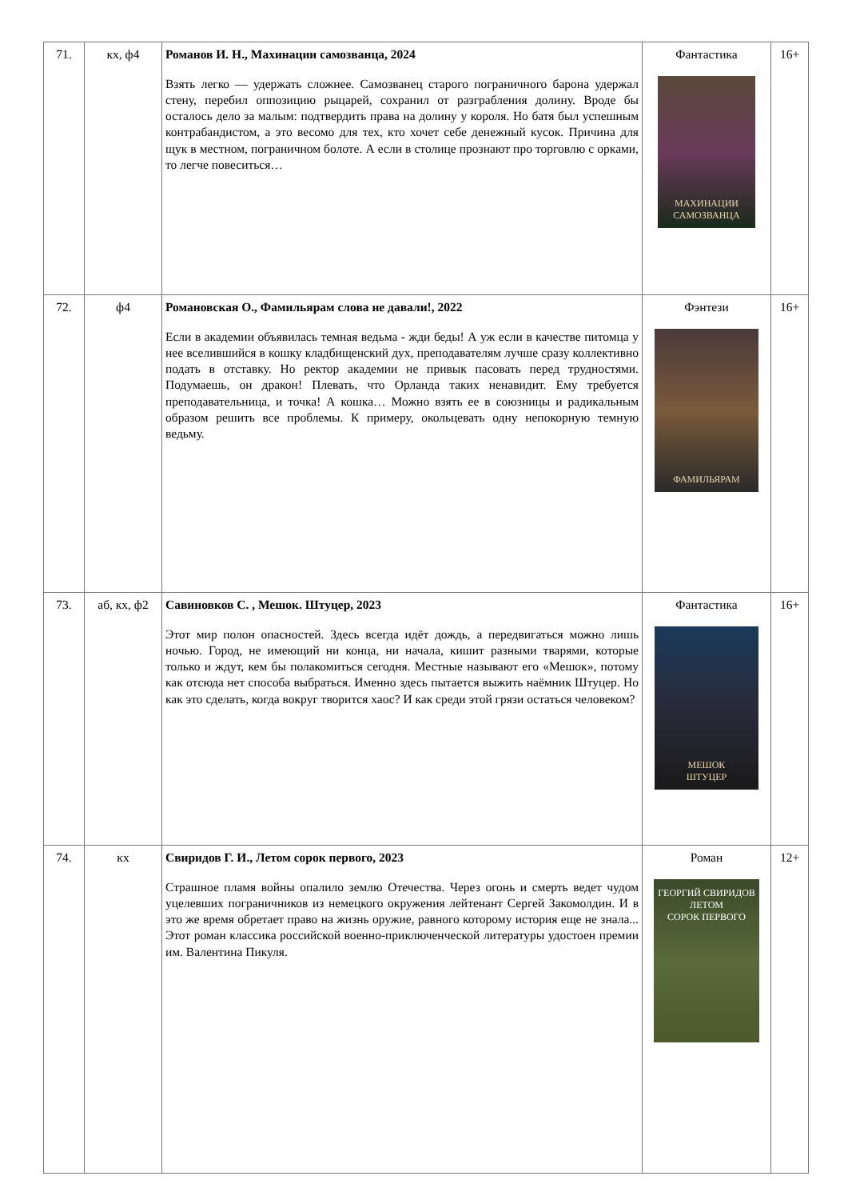| 71. | кх, ф4 | Романов И. Н., Махинации самозванца, 2024 Взять легко — удержать сложнее. Самозванец старого пограничного барона удержал стену, перебил оппозицию рыцарей, сохранил от разграбления долину. Вроде бы осталось дело за малым: подтвердить права на долину у короля. Но батя был успешным контрабандистом, а это весомо для тех, кто хочет себе денежный кусок. Причина для щук в местном, пограничном болоте. А если в столице прознают про торговлю с орками, то легче повеситься… | Фантастика МАХИНАЦИИ САМОЗВАНЦА | 16+ |
| 72. | ф4 | Романовская О., Фамильярам слова не давали!, 2022 Если в академии объявилась темная ведьма - жди беды! А уж если в качестве питомца у нее вселившийся в кошку кладбищенский дух, преподавателям лучше сразу коллективно подать в отставку. Но ректор академии не привык пасовать перед трудностями. Подумаешь, он дракон! Плевать, что Орланда таких ненавидит. Ему требуется преподавательница, и точка! А кошка… Можно взять ее в союзницы и радикальным образом решить все проблемы. К примеру, окольцевать одну непокорную темную ведьму. | Фэнтези ФАМИЛЬЯРАМ | 16+ |
| 73. | аб, кх, ф2 | Савиновков С. , Мешок. Штуцер, 2023 Этот мир полон опасностей. Здесь всегда идёт дождь, а передвигаться можно лишь ночью. Город, не имеющий ни конца, ни начала, кишит разными тварями, которые только и ждут, кем бы полакомиться сегодня. Местные называют его «Мешок», потому как отсюда нет способа выбраться. Именно здесь пытается выжить наёмник Штуцер. Но как это сделать, когда вокруг творится хаос? И как среди этой грязи остаться человеком? | Фантастика МЕШОК ШТУЦЕР | 16+ |
| 74. | кх | Свиридов Г. И., Летом сорок первого, 2023 Страшное пламя войны опалило землю Отечества. Через огонь и смерть ведет чудом уцелевших пограничников из немецкого окружения лейтенант Сергей Закомолдин. И в это же время обретает право на жизнь оружие, равного которому история еще не знала... Этот роман классика российской военно-приключенческой литературы удостоен премии им. Валентина Пикуля. | Роман ГЕОРГИЙ СВИРИДОВ ЛЕТОМ СОРОК ПЕРВОГО | 12+ |